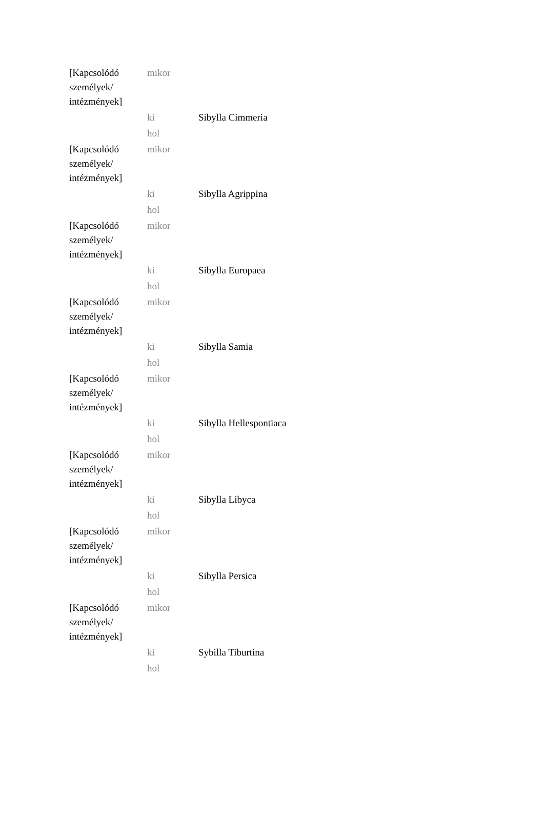| [Kapcsolódó személyek/ intézmények] | mikor | |
| | ki | Sibylla Cimmeria |
| | hol | |
| [Kapcsolódó személyek/ intézmények] | mikor | |
| | ki | Sibylla Agrippina |
| | hol | |
| [Kapcsolódó személyek/ intézmények] | mikor | |
| | ki | Sibylla Europaea |
| | hol | |
| [Kapcsolódó személyek/ intézmények] | mikor | |
| | ki | Sibylla Samia |
| | hol | |
| [Kapcsolódó személyek/ intézmények] | mikor | |
| | ki | Sibylla Hellespontiaca |
| | hol | |
| [Kapcsolódó személyek/ intézmények] | mikor | |
| | ki | Sibylla Libyca |
| | hol | |
| [Kapcsolódó személyek/ intézmények] | mikor | |
| | ki | Sibylla Persica |
| | hol | |
| [Kapcsolódó személyek/ intézmények] | mikor | |
| | ki | Sybilla Tiburtina |
| | hol | |